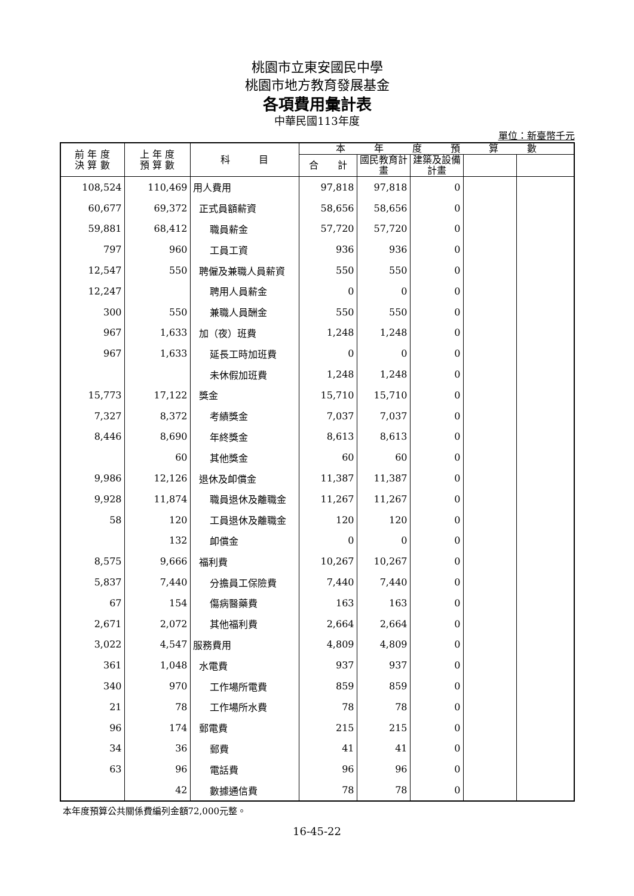桃園市立東安國民中學
桃園市地方教育發展基金
各項費用彙計表
中華民國113年度
單位：新臺幣千元
| 前 年 度 決 算 數 | 上 年 度 預 算 數 | 科 目 | 本 年 度 預 算 數 | | | | |
| --- | --- | --- | --- | --- | --- | --- | --- |
| | | | 合 計 | 國民教育計畫 | 建築及設備計畫 | | |
| 108,524 | 110,469 | 用人費用 | 97,818 | 97,818 | 0 | | |
| 60,677 | 69,372 | 正式員額薪資 | 58,656 | 58,656 | 0 | | |
| 59,881 | 68,412 | 職員薪金 | 57,720 | 57,720 | 0 | | |
| 797 | 960 | 工員工資 | 936 | 936 | 0 | | |
| 12,547 | 550 | 聘僱及兼職人員薪資 | 550 | 550 | 0 | | |
| 12,247 | | 聘用人員薪金 | 0 | 0 | 0 | | |
| 300 | 550 | 兼職人員酬金 | 550 | 550 | 0 | | |
| 967 | 1,633 | 加（夜）班費 | 1,248 | 1,248 | 0 | | |
| 967 | 1,633 | 延長工時加班費 | 0 | 0 | 0 | | |
| | | 未休假加班費 | 1,248 | 1,248 | 0 | | |
| 15,773 | 17,122 | 獎金 | 15,710 | 15,710 | 0 | | |
| 7,327 | 8,372 | 考績獎金 | 7,037 | 7,037 | 0 | | |
| 8,446 | 8,690 | 年終獎金 | 8,613 | 8,613 | 0 | | |
| | 60 | 其他獎金 | 60 | 60 | 0 | | |
| 9,986 | 12,126 | 退休及卹償金 | 11,387 | 11,387 | 0 | | |
| 9,928 | 11,874 | 職員退休及離職金 | 11,267 | 11,267 | 0 | | |
| 58 | 120 | 工員退休及離職金 | 120 | 120 | 0 | | |
| | 132 | 卹償金 | 0 | 0 | 0 | | |
| 8,575 | 9,666 | 福利費 | 10,267 | 10,267 | 0 | | |
| 5,837 | 7,440 | 分擔員工保險費 | 7,440 | 7,440 | 0 | | |
| 67 | 154 | 傷病醫藥費 | 163 | 163 | 0 | | |
| 2,671 | 2,072 | 其他福利費 | 2,664 | 2,664 | 0 | | |
| 3,022 | 4,547 | 服務費用 | 4,809 | 4,809 | 0 | | |
| 361 | 1,048 | 水電費 | 937 | 937 | 0 | | |
| 340 | 970 | 工作場所電費 | 859 | 859 | 0 | | |
| 21 | 78 | 工作場所水費 | 78 | 78 | 0 | | |
| 96 | 174 | 郵電費 | 215 | 215 | 0 | | |
| 34 | 36 | 郵費 | 41 | 41 | 0 | | |
| 63 | 96 | 電話費 | 96 | 96 | 0 | | |
| | 42 | 數據通信費 | 78 | 78 | 0 | | |
本年度預算公共關係費編列金額72,000元整。
16-45-22